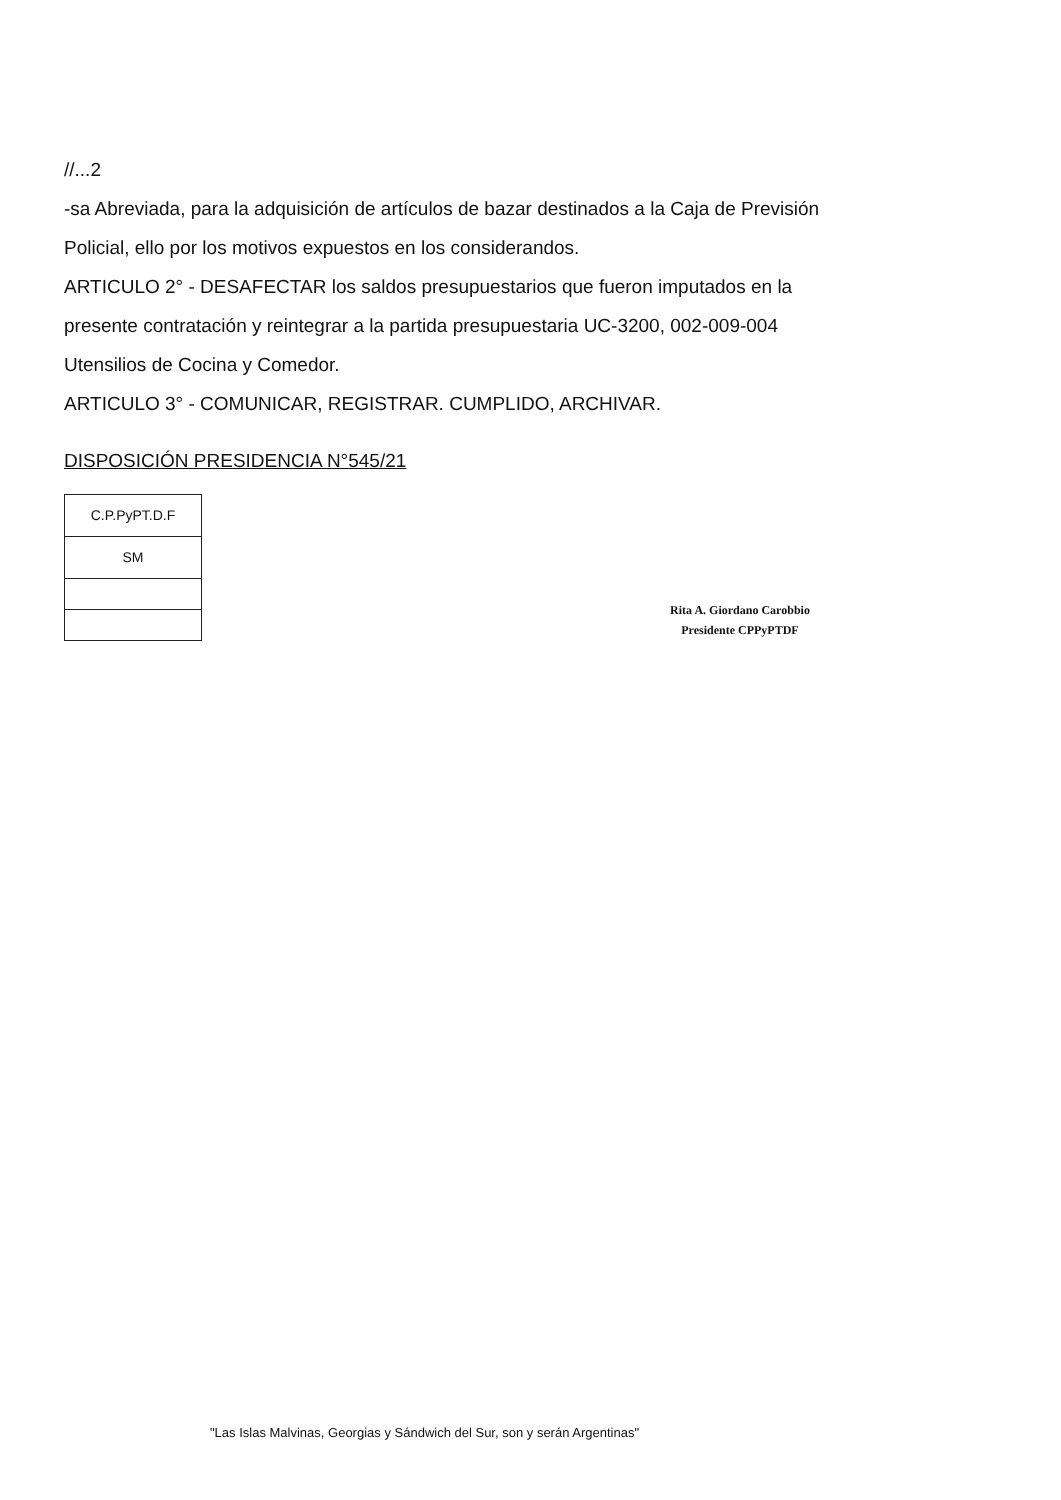//...2
-sa Abreviada, para la adquisición de artículos de bazar destinados a la Caja de Previsión Policial, ello por los motivos expuestos en los considerandos.
ARTICULO 2° - DESAFECTAR los saldos presupuestarios que fueron imputados en la presente contratación y reintegrar a la partida presupuestaria UC-3200, 002-009-004 Utensilios de Cocina y Comedor.
ARTICULO 3° - COMUNICAR, REGISTRAR. CUMPLIDO, ARCHIVAR.
DISPOSICIÓN PRESIDENCIA N°545/21
| C.P.PyPT.D.F |
| SM |
Rita A. Giordano Carobbio
Presidente CPPyPTDF
"Las Islas Malvinas, Georgias y Sándwich del Sur, son y serán Argentinas"